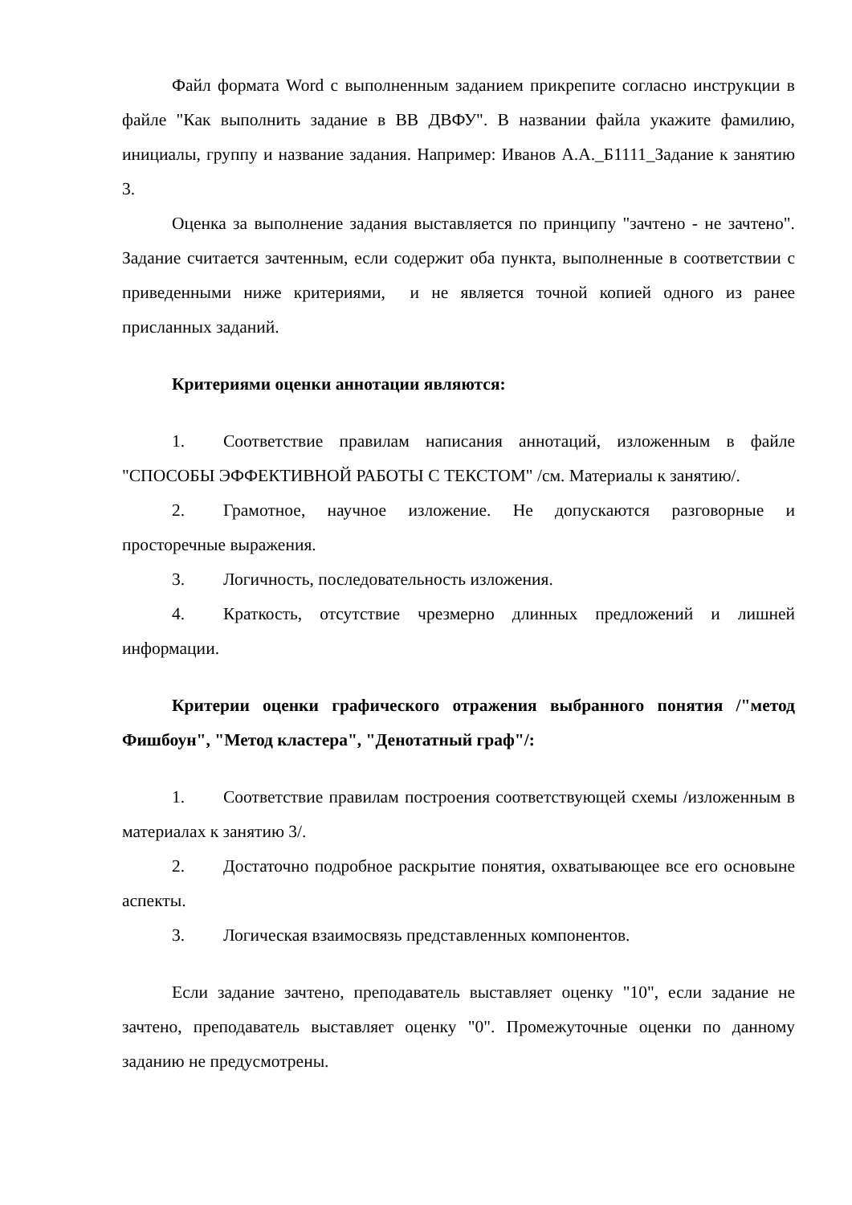Файл формата Word с выполненным заданием прикрепите согласно инструкции в файле "Как выполнить задание в ВВ ДВФУ". В названии файла укажите фамилию, инициалы, группу и название задания. Например: Иванов А.А._Б1111_Задание к занятию 3.
Оценка за выполнение задания выставляется по принципу "зачтено - не зачтено". Задание считается зачтенным, если содержит оба пункта, выполненные в соответствии с приведенными ниже критериями, и не является точной копией одного из ранее присланных заданий.
Критериями оценки аннотации являются:
1. Соответствие правилам написания аннотаций, изложенным в файле "СПОСОБЫ ЭФФЕКТИВНОЙ РАБОТЫ С ТЕКСТОМ" /см. Материалы к занятию/.
2. Грамотное, научное изложение. Не допускаются разговорные и просторечные выражения.
3. Логичность, последовательность изложения.
4. Краткость, отсутствие чрезмерно длинных предложений и лишней информации.
Критерии оценки графического отражения выбранного понятия /"метод Фишбоун", "Метод кластера", "Денотатный граф"/:
1. Соответствие правилам построения соответствующей схемы /изложенным в материалах к занятию 3/.
2. Достаточно подробное раскрытие понятия, охватывающее все его основыне аспекты.
3. Логическая взаимосвязь представленных компонентов.
Если задание зачтено, преподаватель выставляет оценку "10", если задание не зачтено, преподаватель выставляет оценку "0". Промежуточные оценки по данному заданию не предусмотрены.